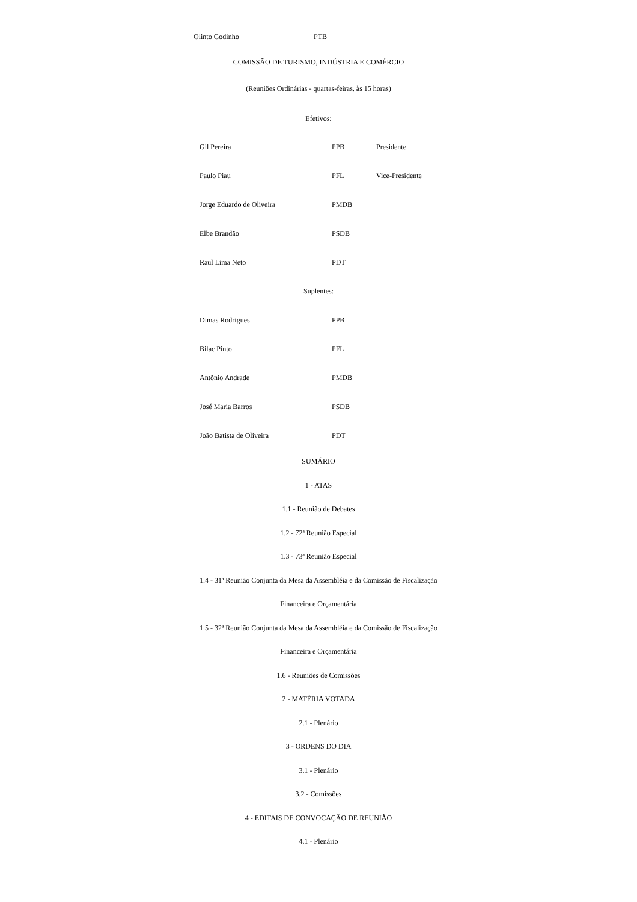Olinto Godinho PTB
COMISSÃO DE TURISMO, INDÚSTRIA E COMÉRCIO
(Reuniões Ordinárias - quartas-feiras, às 15 horas)
Efetivos:
| Gil Pereira | PPB | Presidente |
| Paulo Piau | PFL | Vice-Presidente |
| Jorge Eduardo de Oliveira | PMDB | |
| Elbe Brandão | PSDB | |
| Raul Lima Neto | PDT | |
Suplentes:
| Dimas Rodrigues | PPB |
| Bilac Pinto | PFL |
| Antônio Andrade | PMDB |
| José Maria Barros | PSDB |
| João Batista de Oliveira | PDT |
SUMÁRIO
1 - ATAS
1.1 - Reunião de Debates
1.2 - 72ª Reunião Especial
1.3 - 73ª Reunião Especial
1.4 - 31ª Reunião Conjunta da Mesa da Assembléia e da Comissão de Fiscalização
Financeira e Orçamentária
1.5 - 32ª Reunião Conjunta da Mesa da Assembléia e da Comissão de Fiscalização
Financeira e Orçamentária
1.6 - Reuniões de Comissões
2 - MATÉRIA VOTADA
2.1 - Plenário
3 - ORDENS DO DIA
3.1 - Plenário
3.2 - Comissões
4 - EDITAIS DE CONVOCAÇÃO DE REUNIÃO
4.1 - Plenário